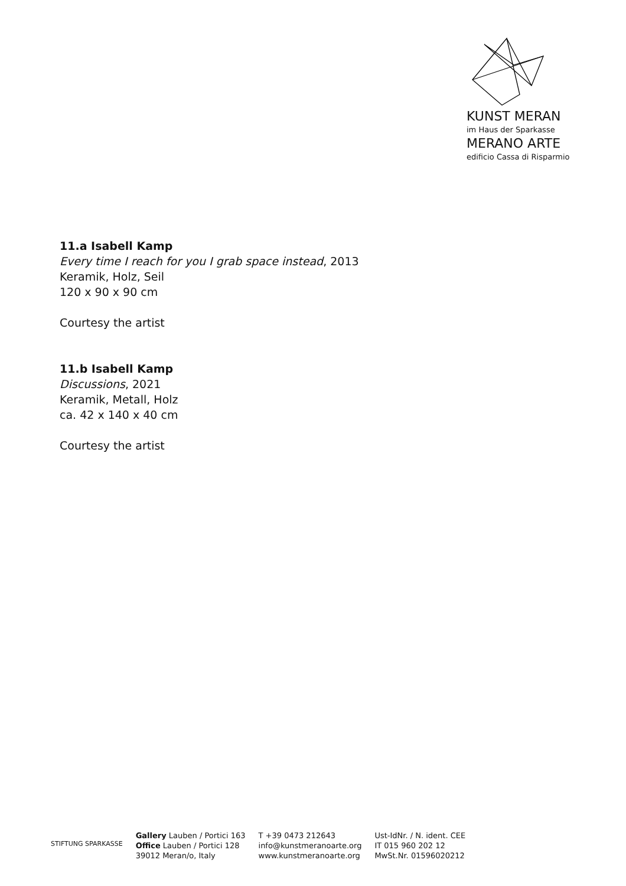KUNST MERAN
im Haus der Sparkasse
MERANO ARTE
edificio Cassa di Risparmio
11.a Isabell Kamp
Every time I reach for you I grab space instead, 2013
Keramik, Holz, Seil
120 x 90 x 90 cm
Courtesy the artist
11.b Isabell Kamp
Discussions, 2021
Keramik, Metall, Holz
ca. 42 x 140 x 40 cm
Courtesy the artist
STIFTUNG SPARKASSE
Gallery Lauben / Portici 163
Office Lauben / Portici 128
39012 Meran/o, Italy
T +39 0473 212643
info@kunstmeranoarte.org
www.kunstmeranoarte.org
Ust-IdNr. / N. ident. CEE
IT 015 960 202 12
MwSt.Nr. 01596020212